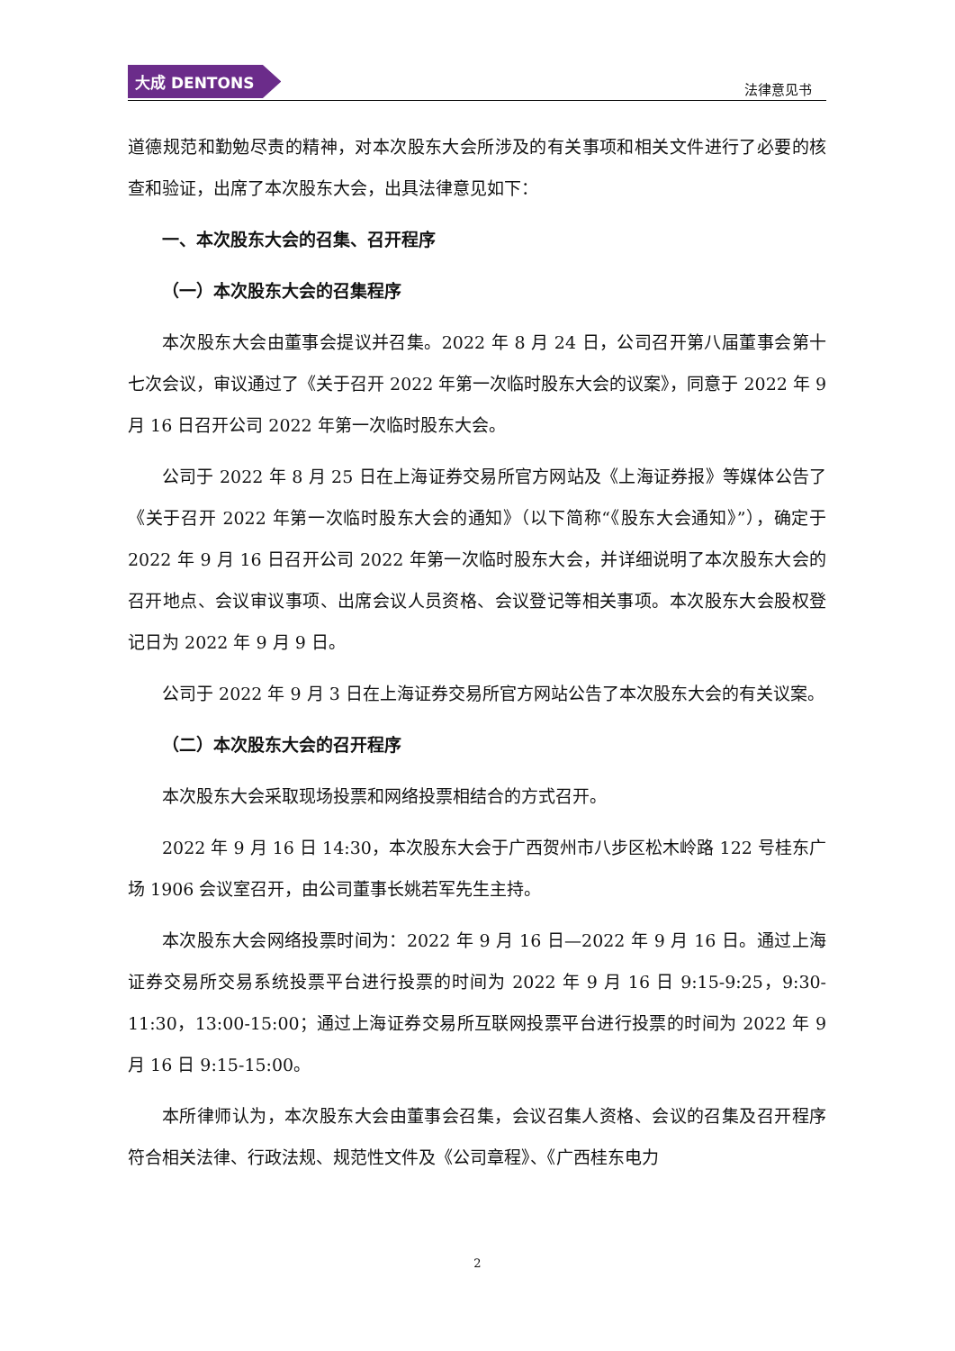大成 DENTONS
法律意见书
道德规范和勤勉尽责的精神，对本次股东大会所涉及的有关事项和相关文件进行了必要的核查和验证，出席了本次股东大会，出具法律意见如下：
一、本次股东大会的召集、召开程序
（一）本次股东大会的召集程序
本次股东大会由董事会提议并召集。2022 年 8 月 24 日，公司召开第八届董事会第十七次会议，审议通过了《关于召开 2022 年第一次临时股东大会的议案》，同意于 2022 年 9 月 16 日召开公司 2022 年第一次临时股东大会。
公司于 2022 年 8 月 25 日在上海证券交易所官方网站及《上海证券报》等媒体公告了《关于召开 2022 年第一次临时股东大会的通知》（以下简称“《股东大会通知》”），确定于 2022 年 9 月 16 日召开公司 2022 年第一次临时股东大会，并详细说明了本次股东大会的召开地点、会议审议事项、出席会议人员资格、会议登记等相关事项。本次股东大会股权登记日为 2022 年 9 月 9 日。
公司于 2022 年 9 月 3 日在上海证券交易所官方网站公告了本次股东大会的有关议案。
（二）本次股东大会的召开程序
本次股东大会采取现场投票和网络投票相结合的方式召开。
2022 年 9 月 16 日 14:30，本次股东大会于广西贺州市八步区松木岭路 122 号桂东广场 1906 会议室召开，由公司董事长姚若军先生主持。
本次股东大会网络投票时间为：2022 年 9 月 16 日—2022 年 9 月 16 日。通过上海证券交易所交易系统投票平台进行投票的时间为 2022 年 9 月 16 日 9:15-9:25，9:30-11:30，13:00-15:00；通过上海证券交易所互联网投票平台进行投票的时间为 2022 年 9 月 16 日 9:15-15:00。
本所律师认为，本次股东大会由董事会召集，会议召集人资格、会议的召集及召开程序符合相关法律、行政法规、规范性文件及《公司章程》、《广西桂东电力
2